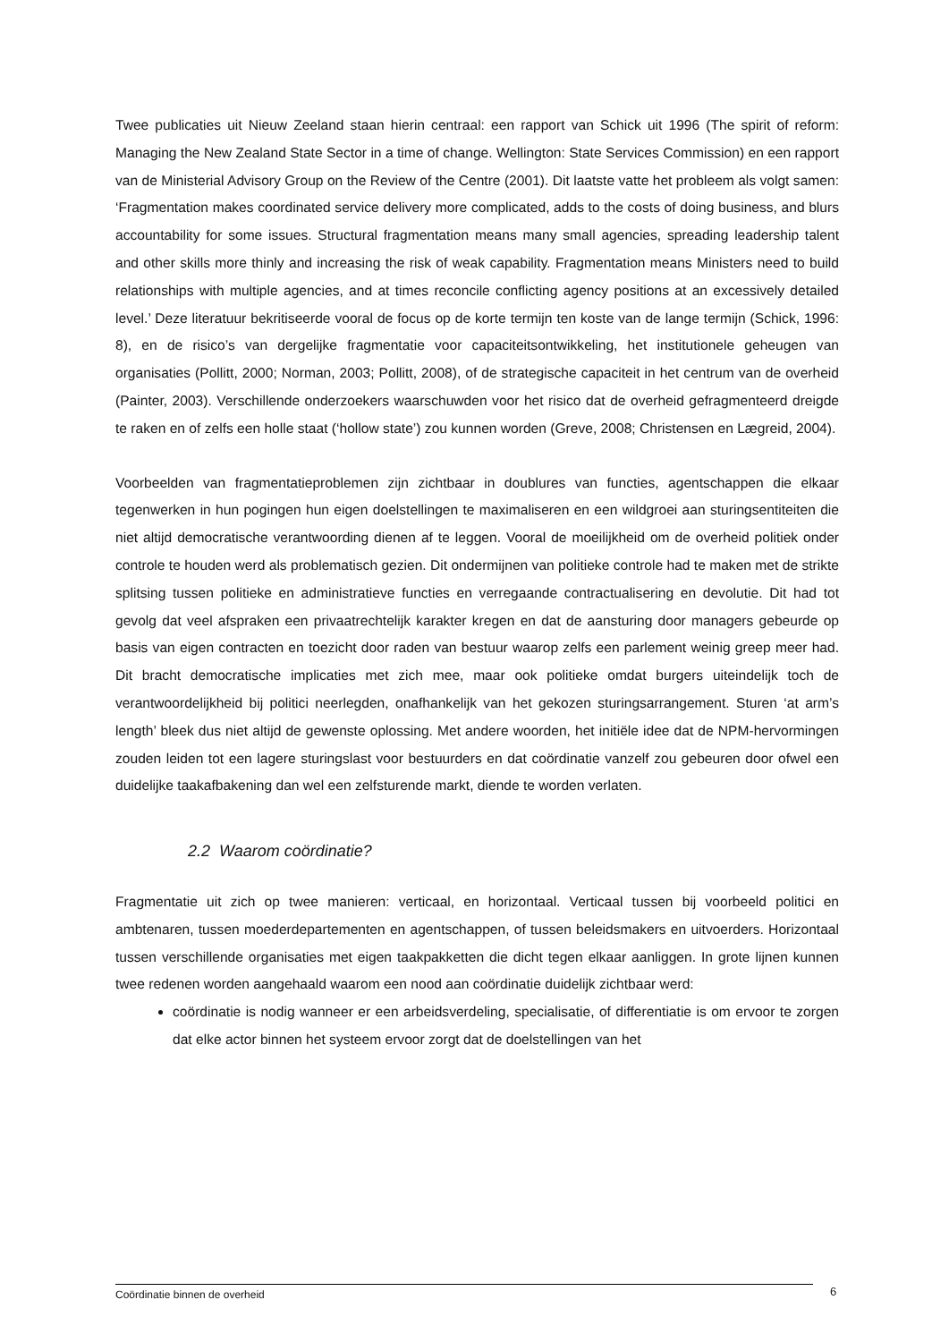Twee publicaties uit Nieuw Zeeland staan hierin centraal: een rapport van Schick uit 1996 (The spirit of reform: Managing the New Zealand State Sector in a time of change. Wellington: State Services Commission) en een rapport van de Ministerial Advisory Group on the Review of the Centre (2001). Dit laatste vatte het probleem als volgt samen: ‘Fragmentation makes coordinated service delivery more complicated, adds to the costs of doing business, and blurs accountability for some issues. Structural fragmentation means many small agencies, spreading leadership talent and other skills more thinly and increasing the risk of weak capability. Fragmentation means Ministers need to build relationships with multiple agencies, and at times reconcile conflicting agency positions at an excessively detailed level.’ Deze literatuur bekritiseerde vooral de focus op de korte termijn ten koste van de lange termijn (Schick, 1996: 8), en de risico’s van dergelijke fragmentatie voor capaciteitsontwikkeling, het institutionele geheugen van organisaties (Pollitt, 2000; Norman, 2003; Pollitt, 2008), of de strategische capaciteit in het centrum van de overheid (Painter, 2003). Verschillende onderzoekers waarschuwden voor het risico dat de overheid gefragmenteerd dreigde te raken en of zelfs een holle staat (‘hollow state’) zou kunnen worden (Greve, 2008; Christensen en Lægreid, 2004).
Voorbeelden van fragmentatieproblemen zijn zichtbaar in doublures van functies, agentschappen die elkaar tegenwerken in hun pogingen hun eigen doelstellingen te maximaliseren en een wildgroei aan sturingsentiteiten die niet altijd democratische verantwoording dienen af te leggen. Vooral de moeilijkheid om de overheid politiek onder controle te houden werd als problematisch gezien. Dit ondermijnen van politieke controle had te maken met de strikte splitsing tussen politieke en administratieve functies en verregaande contractualisering en devolutie. Dit had tot gevolg dat veel afspraken een privaatrechtelijk karakter kregen en dat de aansturing door managers gebeurde op basis van eigen contracten en toezicht door raden van bestuur waarop zelfs een parlement weinig greep meer had. Dit bracht democratische implicaties met zich mee, maar ook politieke omdat burgers uiteindelijk toch de verantwoordelijkheid bij politici neerlegden, onafhankelijk van het gekozen sturingsarrangement. Sturen ‘at arm’s length’ bleek dus niet altijd de gewenste oplossing. Met andere woorden, het initiële idee dat de NPM-hervormingen zouden leiden tot een lagere sturingslast voor bestuurders en dat coördinatie vanzelf zou gebeuren door ofwel een duidelijke taakafbakening dan wel een zelfsturende markt, diende te worden verlaten.
2.2 Waarom coördinatie?
Fragmentatie uit zich op twee manieren: verticaal, en horizontaal. Verticaal tussen bij voorbeeld politici en ambtenaren, tussen moederdepartementen en agentschappen, of tussen beleidsmakers en uitvoerders. Horizontaal tussen verschillende organisaties met eigen taakpakketten die dicht tegen elkaar aanliggen. In grote lijnen kunnen twee redenen worden aangehaald waarom een nood aan coördinatie duidelijk zichtbaar werd:
coördinatie is nodig wanneer er een arbeidsverdeling, specialisatie, of differentiatie is om ervoor te zorgen dat elke actor binnen het systeem ervoor zorgt dat de doelstellingen van het
Coördinatie binnen de overheid 6